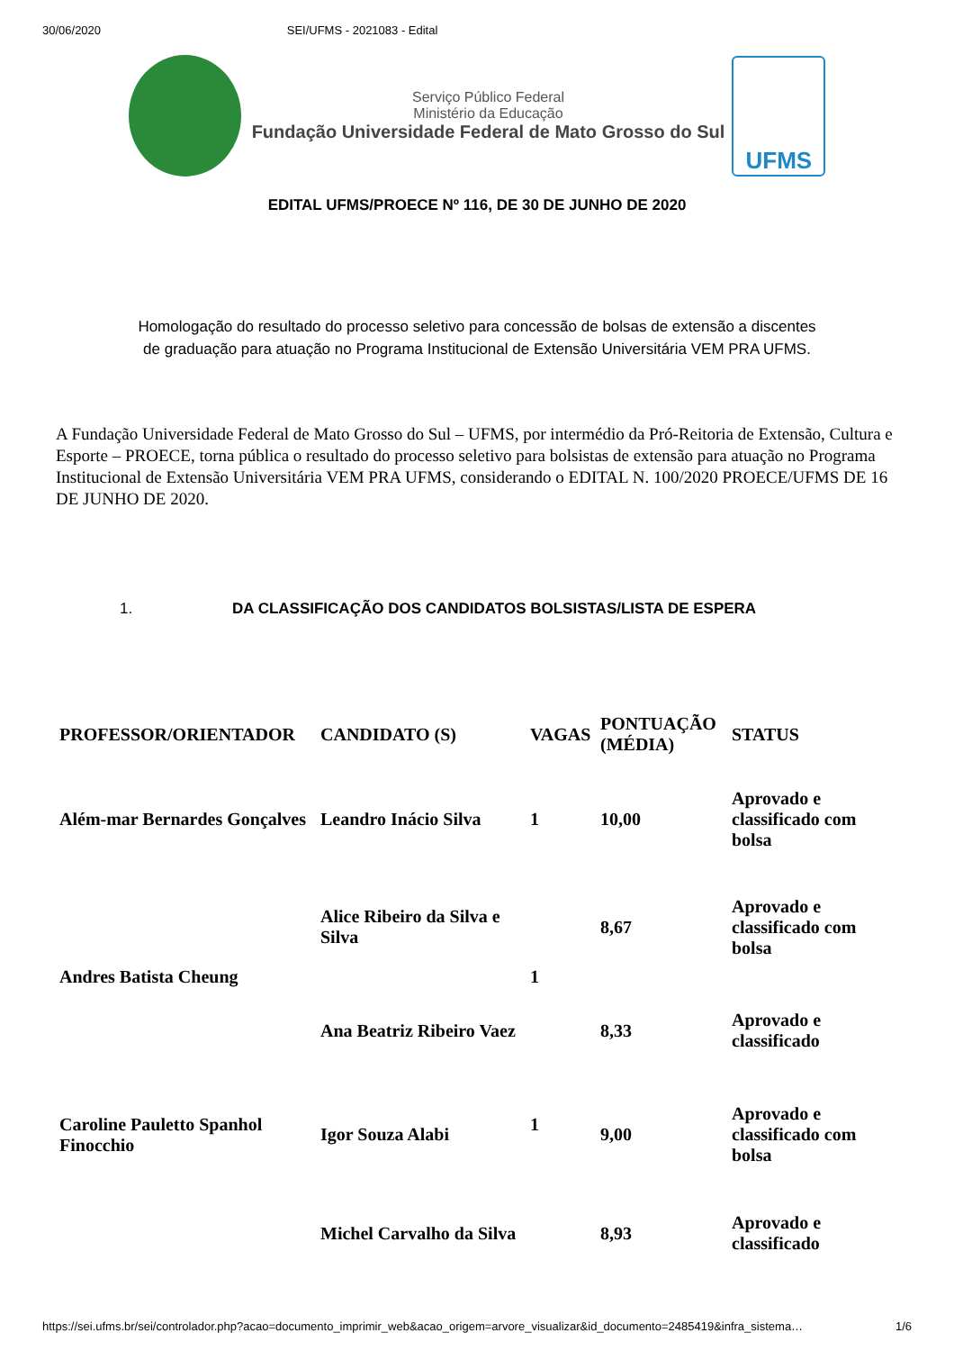30/06/2020 SEI/UFMS - 2021083 - Edital
Serviço Público Federal
Ministério da Educação
Fundação Universidade Federal de Mato Grosso do Sul
UFMS
EDITAL UFMS/PROECE Nº 116, DE 30 DE JUNHO DE 2020
Homologação do resultado do processo seletivo para concessão de bolsas de extensão a discentes de graduação para atuação no Programa Institucional de Extensão Universitária VEM PRA UFMS.
A Fundação Universidade Federal de Mato Grosso do Sul – UFMS, por intermédio da Pró-Reitoria de Extensão, Cultura e Esporte – PROECE, torna pública o resultado do processo seletivo para bolsistas de extensão para atuação no Programa Institucional de Extensão Universitária VEM PRA UFMS, considerando o EDITAL N. 100/2020 PROECE/UFMS DE 16 DE JUNHO DE 2020.
1. DA CLASSIFICAÇÃO DOS CANDIDATOS BOLSISTAS/LISTA DE ESPERA
| PROFESSOR/ORIENTADOR | CANDIDATO (S) | VAGAS | PONTUAÇÃO (MÉDIA) | STATUS |
| --- | --- | --- | --- | --- |
| Além-mar Bernardes Gonçalves | Leandro Inácio Silva | 1 | 10,00 | Aprovado e classificado com bolsa |
| Andres Batista Cheung | Alice Ribeiro da Silva e Silva | 1 | 8,67 | Aprovado e classificado com bolsa |
| | Ana Beatriz Ribeiro Vaez | | 8,33 | Aprovado e classificado |
| Caroline Pauletto Spanhol Finocchio | Igor Souza Alabi | 1 | 9,00 | Aprovado e classificado com bolsa |
| | Michel Carvalho da Silva | | 8,93 | Aprovado e classificado |
https://sei.ufms.br/sei/controlador.php?acao=documento_imprimir_web&acao_origem=arvore_visualizar&id_documento=2485419&infra_sistema… 1/6